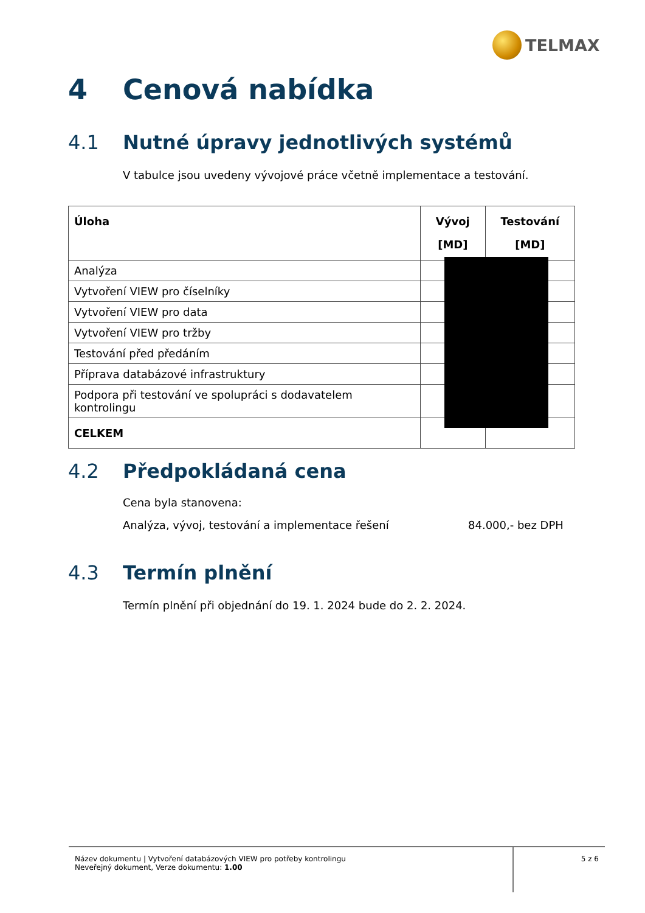TELMAX
4 Cenová nabídka
4.1 Nutné úpravy jednotlivých systémů
V tabulce jsou uvedeny vývojové práce včetně implementace a testování.
| Úloha | Vývoj [MD] | Testování [MD] |
| --- | --- | --- |
| Analýza | | |
| Vytvoření VIEW pro číselníky | | |
| Vytvoření VIEW pro data | | |
| Vytvoření VIEW pro tržby | | |
| Testování před předáním | | |
| Příprava databázové infrastruktury | | |
| Podpora při testování ve spolupráci s dodavatelem kontrolingu | | |
| CELKEM | | |
4.2 Předpokládaná cena
Cena byla stanovena:
Analýza, vývoj, testování a implementace řešení 84.000,- bez DPH
4.3 Termín plnění
Termín plnění při objednání do 19. 1. 2024 bude do 2. 2. 2024.
Název dokumentu | Vytvoření databázových VIEW pro potřeby kontrolingu
Neveřejný dokument, Verze dokumentu: 1.00
5 z 6